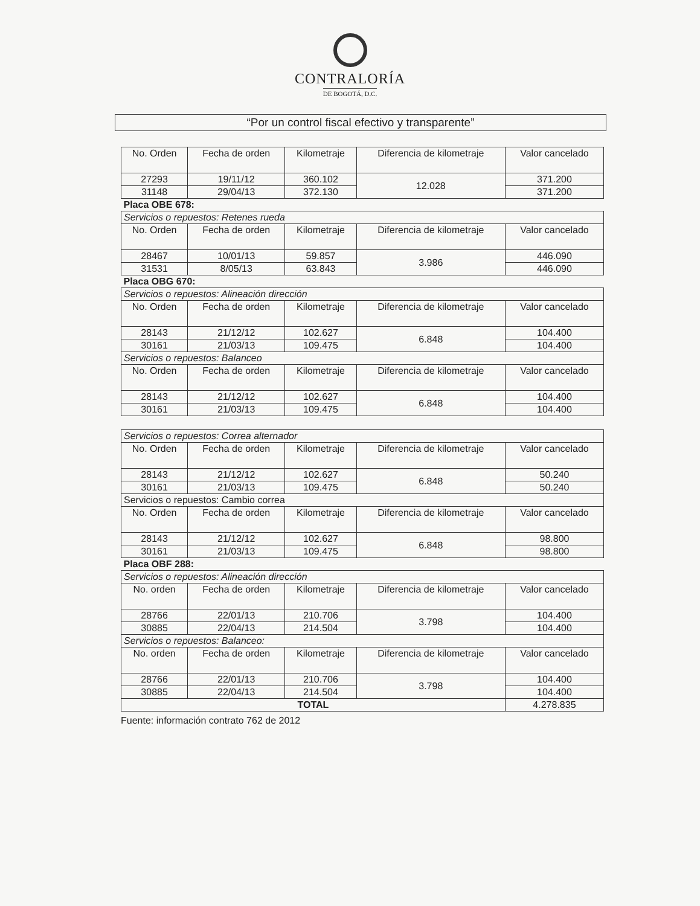CONTRALORÍA
DE BOGOTÁ, D.C.
“Por un control fiscal efectivo y transparente”
| No. Orden | Fecha de orden | Kilometraje | Diferencia de kilometraje | Valor cancelado |
| --- | --- | --- | --- | --- |
| 27293 | 19/11/12 | 360.102 | 12.028 | 371.200 |
| 31148 | 29/04/13 | 372.130 | | 371.200 |
| Placa OBE 678: | | | | |
| Servicios o repuestos: Retenes rueda | | | | |
| No. Orden | Fecha de orden | Kilometraje | Diferencia de kilometraje | Valor cancelado |
| 28467 | 10/01/13 | 59.857 | 3.986 | 446.090 |
| 31531 | 8/05/13 | 63.843 | | 446.090 |
| Placa OBG 670: | | | | |
| Servicios o repuestos: Alineación dirección | | | | |
| No. Orden | Fecha de orden | Kilometraje | Diferencia de kilometraje | Valor cancelado |
| 28143 | 21/12/12 | 102.627 | 6.848 | 104.400 |
| 30161 | 21/03/13 | 109.475 | | 104.400 |
| Servicios o repuestos: Balanceo | | | | |
| No. Orden | Fecha de orden | Kilometraje | Diferencia de kilometraje | Valor cancelado |
| 28143 | 21/12/12 | 102.627 | 6.848 | 104.400 |
| 30161 | 21/03/13 | 109.475 | | 104.400 |
| Servicios o repuestos: Correa alternador | | | | |
| No. Orden | Fecha de orden | Kilometraje | Diferencia de kilometraje | Valor cancelado |
| 28143 | 21/12/12 | 102.627 | 6.848 | 50.240 |
| 30161 | 21/03/13 | 109.475 | | 50.240 |
| Servicios o repuestos: Cambio correa | | | | |
| No. Orden | Fecha de orden | Kilometraje | Diferencia de kilometraje | Valor cancelado |
| 28143 | 21/12/12 | 102.627 | 6.848 | 98.800 |
| 30161 | 21/03/13 | 109.475 | | 98.800 |
| Placa OBF 288: | | | | |
| Servicios o repuestos: Alineación dirección | | | | |
| No. orden | Fecha de orden | Kilometraje | Diferencia de kilometraje | Valor cancelado |
| 28766 | 22/01/13 | 210.706 | 3.798 | 104.400 |
| 30885 | 22/04/13 | 214.504 | | 104.400 |
| Servicios o repuestos: Balanceo: | | | | |
| No. orden | Fecha de orden | Kilometraje | Diferencia de kilometraje | Valor cancelado |
| 28766 | 22/01/13 | 210.706 | 3.798 | 104.400 |
| 30885 | 22/04/13 | 214.504 | | 104.400 |
| TOTAL | | | | 4.278.835 |
Fuente: información contrato 762 de 2012